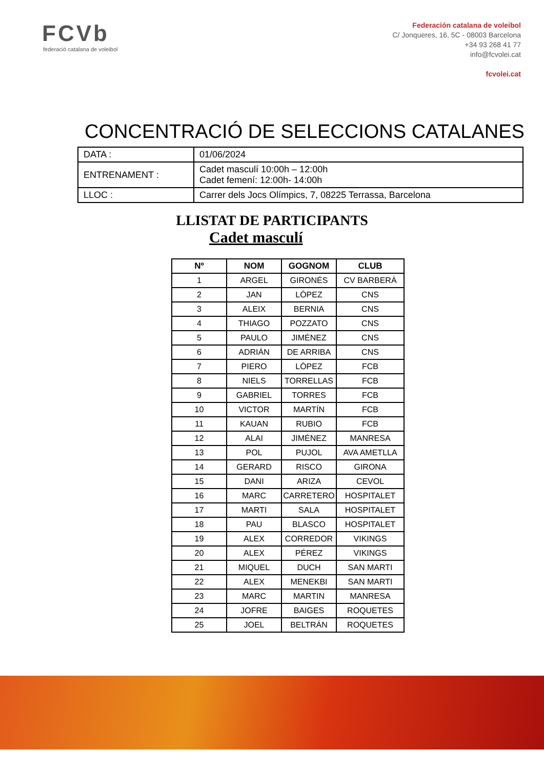FCVb
federació catalana de voleibol
Federación catalana de voleibol
C/ Jonqueres, 16, 5C - 08003 Barcelona
+34 93 268 41 77
info@fcvolei.cat
fcvolei.cat
CONCENTRACIÓ DE SELECCIONS CATALANES
| DATA : | 01/06/2024 |
| ENTRENAMENT : | Cadet masculí 10:00h – 12:00h Cadet femení: 12:00h- 14:00h |
| LLOC : | Carrer dels Jocs Olímpics, 7, 08225 Terrassa, Barcelona |
LLISTAT DE PARTICIPANTS
Cadet masculí
| Nº | NOM | GOGNOM | CLUB |
| --- | --- | --- | --- |
| 1 | ARGEL | GIRONÉS | CV BARBERÀ |
| 2 | JAN | LÓPEZ | CNS |
| 3 | ALEIX | BERNIA | CNS |
| 4 | THIAGO | POZZATO | CNS |
| 5 | PAULO | JIMÉNEZ | CNS |
| 6 | ADRIÁN | DE ARRIBA | CNS |
| 7 | PIERO | LÓPEZ | FCB |
| 8 | NIELS | TORRELLAS | FCB |
| 9 | GABRIEL | TORRES | FCB |
| 10 | VICTOR | MARTÍN | FCB |
| 11 | KAUAN | RUBIO | FCB |
| 12 | ALAI | JIMÉNEZ | MANRESA |
| 13 | POL | PUJOL | AVA AMETLLA |
| 14 | GERARD | RISCO | GIRONA |
| 15 | DANI | ARIZA | CEVOL |
| 16 | MARC | CARRETERO | HOSPITALET |
| 17 | MARTI | SALA | HOSPITALET |
| 18 | PAU | BLASCO | HOSPITALET |
| 19 | ALEX | CORREDOR | VIKINGS |
| 20 | ALEX | PÉREZ | VIKINGS |
| 21 | MIQUEL | DUCH | SAN MARTI |
| 22 | ALEX | MENEKBI | SAN MARTI |
| 23 | MARC | MARTIN | MANRESA |
| 24 | JOFRE | BAIGES | ROQUETES |
| 25 | JOEL | BELTRÁN | ROQUETES |